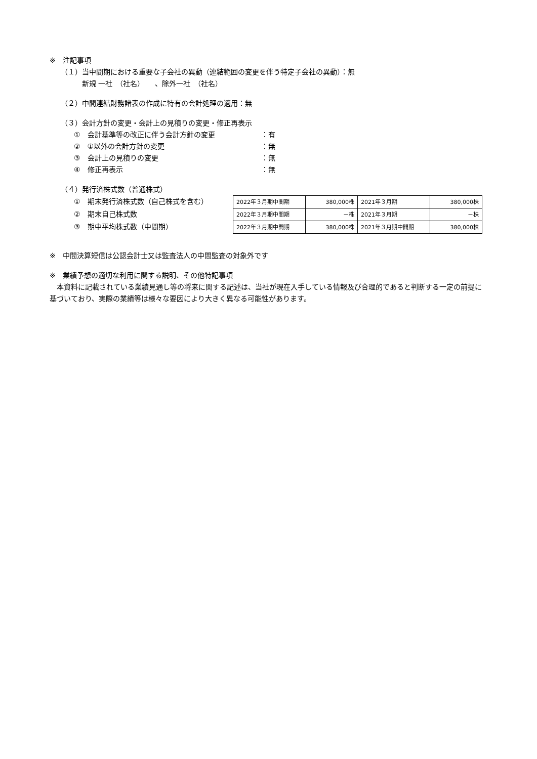※　注記事項
（１）当中間期における重要な子会社の異動（連結範囲の変更を伴う特定子会社の異動）：無
新規 一社　（社名）　　、除外一社　（社名）
（２）中間連結財務諸表の作成に特有の会計処理の適用：無
（３）会計方針の変更・会計上の見積りの変更・修正再表示
①　会計基準等の改正に伴う会計方針の変更 ：有
②　①以外の会計方針の変更 ：無
③　会計上の見積りの変更 ：無
④　修正再表示 ：無
（４）発行済株式数（普通株式）
①　期末発行済株式数（自己株式を含む）
②　期末自己株式数
③　期中平均株式数（中間期）
| 2022年３月期中間期 | 380,000株 | 2021年３月期 | 380,000株 |
| 2022年３月期中間期 | －株 | 2021年３月期 | －株 |
| 2022年３月期中間期 | 380,000株 | 2021年３月期中間期 | 380,000株 |
※　中間決算短信は公認会計士又は監査法人の中間監査の対象外です
※　業績予想の適切な利用に関する説明、その他特記事項
　本資料に記載されている業績見通し等の将来に関する記述は、当社が現在入手している情報及び合理的であると判断する一定の前提に基づいており、実際の業績等は様々な要因により大きく異なる可能性があります。